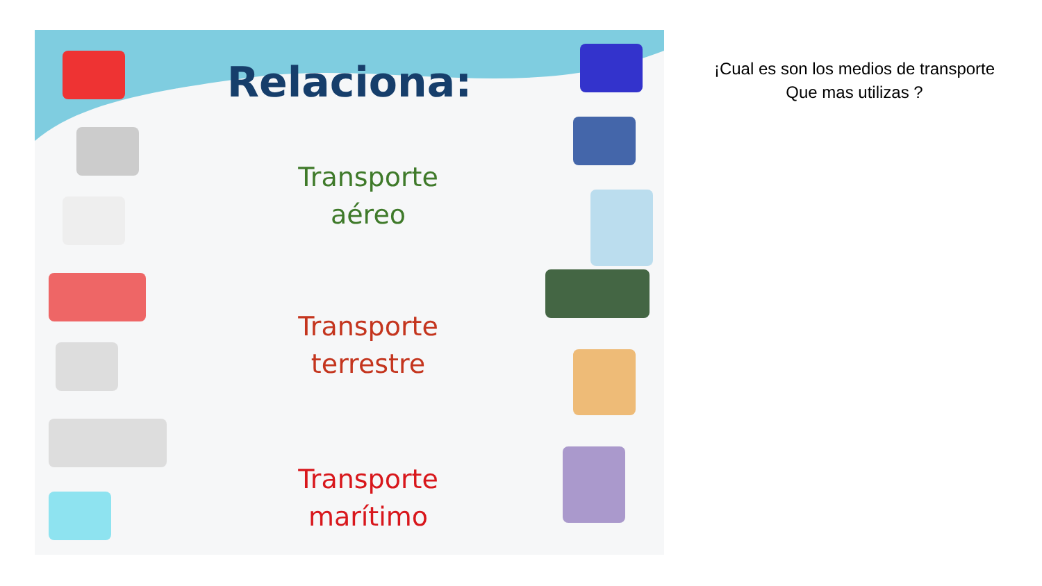Relaciona:
Transporte
aéreo
Transporte
terrestre
Transporte
marítimo
¡Cual es son los medios de transporte
Que mas utilizas ?